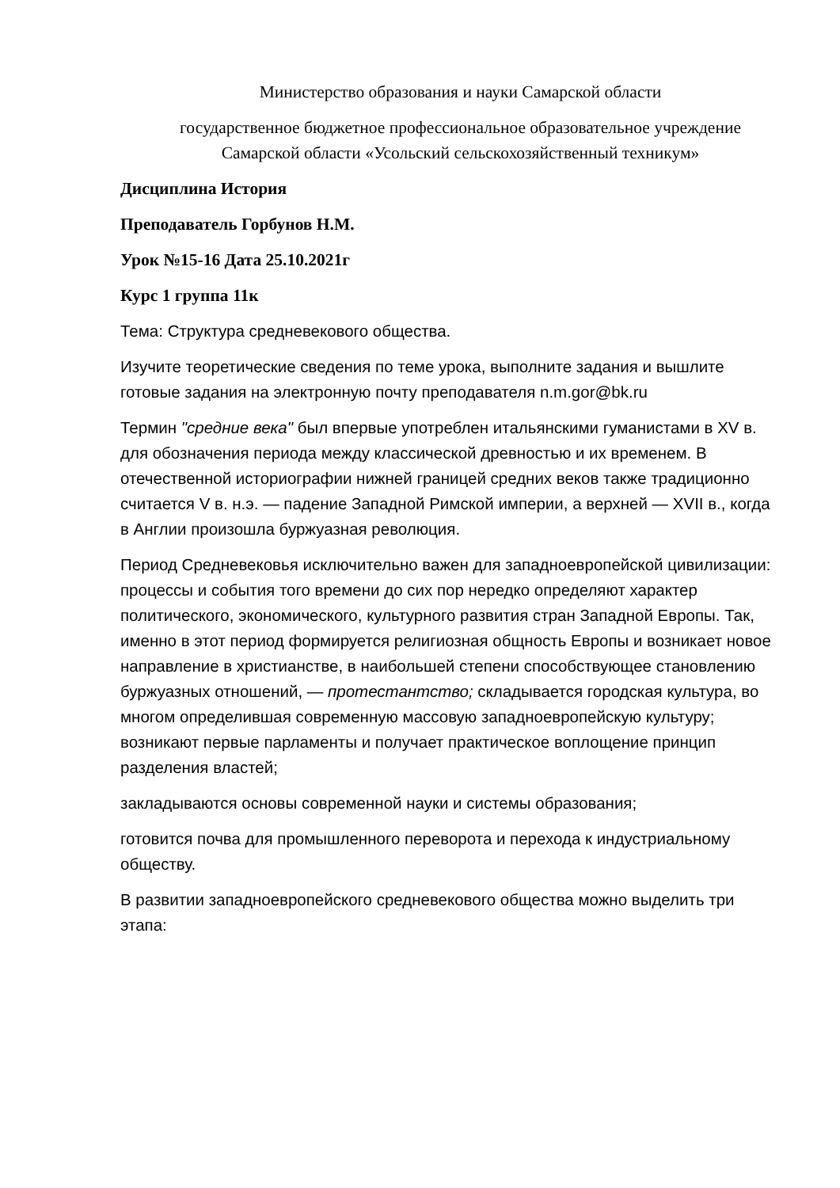Министерство образования и науки Самарской области
государственное бюджетное профессиональное образовательное учреждение
Самарской области «Усольский сельскохозяйственный техникум»
Дисциплина История
Преподаватель Горбунов Н.М.
Урок №15-16 Дата 25.10.2021г
Курс 1 группа 11к
Тема: Структура средневекового общества.
Изучите теоретические сведения по теме урока, выполните задания и вышлите готовые задания на электронную почту преподавателя n.m.gor@bk.ru
Термин "средние века" был впервые употреблен итальянскими гуманистами в XV в. для обозначения периода между классической древностью и их временем. В отечественной историографии нижней границей средних веков также традиционно считается V в. н.э. — падение Западной Римской империи, а верхней — XVII в., когда в Англии произошла буржуазная революция.
Период Средневековья исключительно важен для западноевропейской цивилизации: процессы и события того времени до сих пор нередко определяют характер политического, экономического, культурного развития стран Западной Европы. Так, именно в этот период формируется религиозная общность Европы и возникает новое направление в христианстве, в наибольшей степени способствующее становлению буржуазных отношений, — протестантство; складывается городская культура, во многом определившая современную массовую западноевропейскую культуру; возникают первые парламенты и получает практическое воплощение принцип разделения властей;
закладываются основы современной науки и системы образования;
готовится почва для промышленного переворота и перехода к индустриальному обществу.
В развитии западноевропейского средневекового общества можно выделить три этапа: